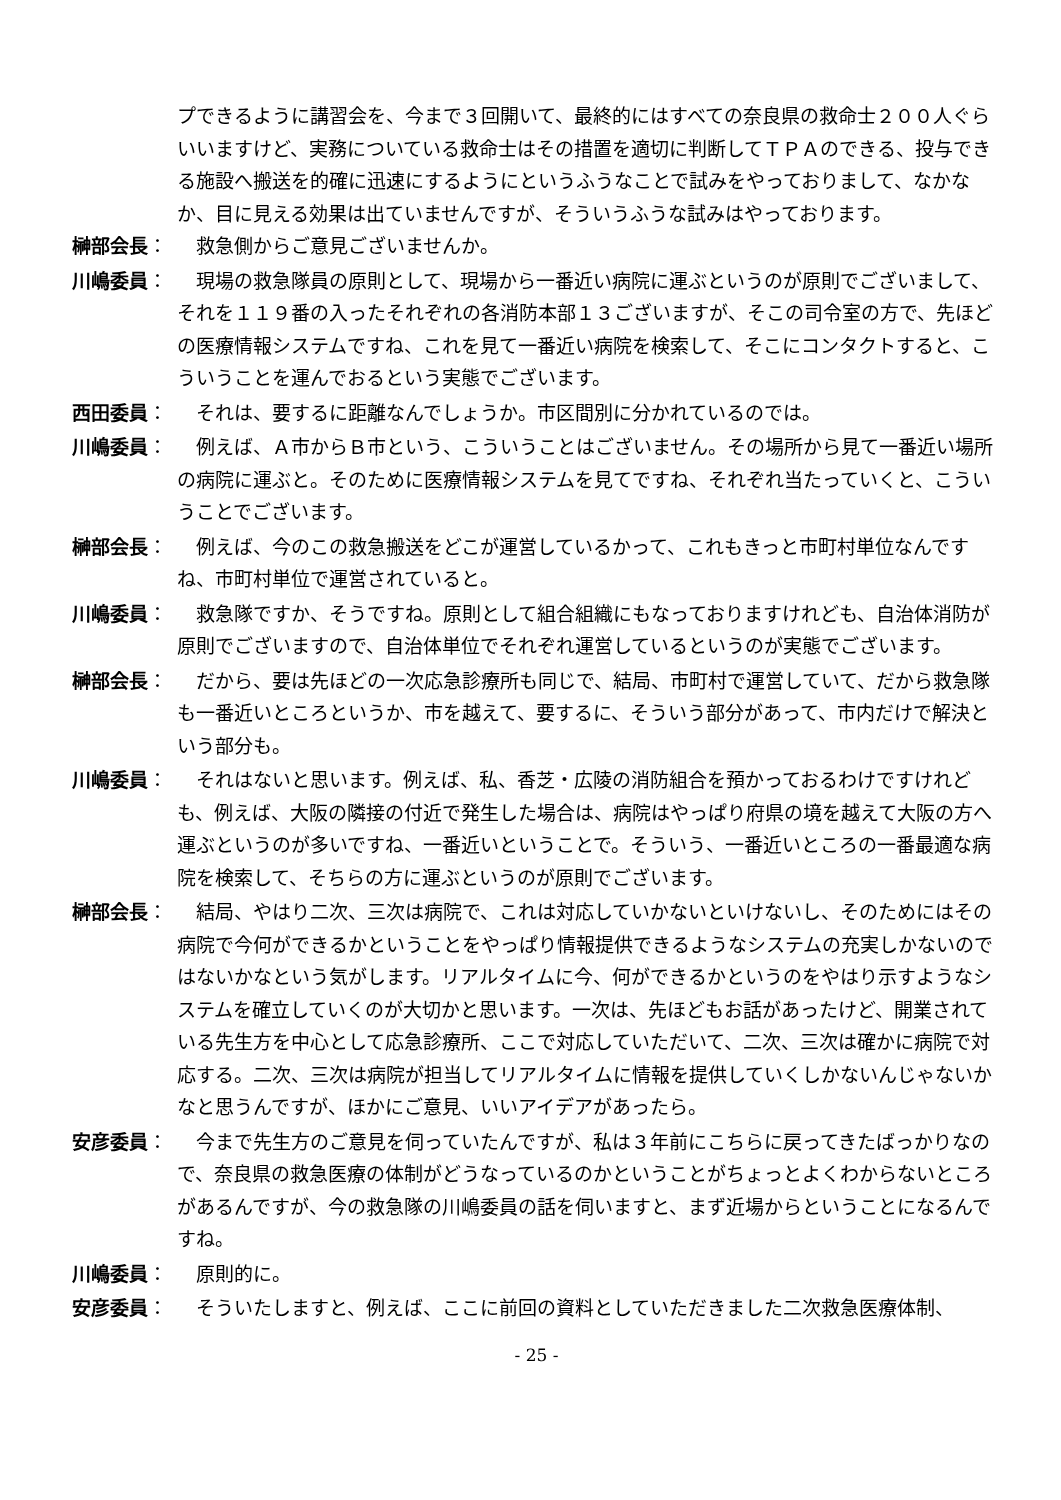プできるように講習会を、今まで３回開いて、最終的にはすべての奈良県の救命士２００人ぐらいいますけど、実務についている救命士はその措置を適切に判断してＴＰＡのできる、投与できる施設へ搬送を的確に迅速にするようにというふうなことで試みをやっておりまして、なかなか、目に見える効果は出ていませんですが、そういうふうな試みはやっております。
榊部会長： 救急側からご意見ございませんか。
川嶋委員： 現場の救急隊員の原則として、現場から一番近い病院に運ぶというのが原則でございまして、それを１１９番の入ったそれぞれの各消防本部１３ございますが、そこの司令室の方で、先ほどの医療情報システムですね、これを見て一番近い病院を検索して、そこにコンタクトすると、こういうことを運んでおるという実態でございます。
西田委員： それは、要するに距離なんでしょうか。市区間別に分かれているのでは。
川嶋委員： 例えば、Ａ市からＢ市という、こういうことはございません。その場所から見て一番近い場所の病院に運ぶと。そのために医療情報システムを見てですね、それぞれ当たっていくと、こういうことでございます。
榊部会長： 例えば、今のこの救急搬送をどこが運営しているかって、これもきっと市町村単位なんですね、市町村単位で運営されていると。
川嶋委員： 救急隊ですか、そうですね。原則として組合組織にもなっておりますけれども、自治体消防が原則でございますので、自治体単位でそれぞれ運営しているというのが実態でございます。
榊部会長： だから、要は先ほどの一次応急診療所も同じで、結局、市町村で運営していて、だから救急隊も一番近いところというか、市を越えて、要するに、そういう部分があって、市内だけで解決という部分も。
川嶋委員： それはないと思います。例えば、私、香芝・広陵の消防組合を預かっておるわけですけれども、例えば、大阪の隣接の付近で発生した場合は、病院はやっぱり府県の境を越えて大阪の方へ運ぶというのが多いですね、一番近いということで。そういう、一番近いところの一番最適な病院を検索して、そちらの方に運ぶというのが原則でございます。
榊部会長： 結局、やはり二次、三次は病院で、これは対応していかないといけないし、そのためにはその病院で今何ができるかということをやっぱり情報提供できるようなシステムの充実しかないのではないかなという気がします。リアルタイムに今、何ができるかというのをやはり示すようなシステムを確立していくのが大切かと思います。一次は、先ほどもお話があったけど、開業されている先生方を中心として応急診療所、ここで対応していただいて、二次、三次は確かに病院で対応する。二次、三次は病院が担当してリアルタイムに情報を提供していくしかないんじゃないかなと思うんですが、ほかにご意見、いいアイデアがあったら。
安彦委員： 今まで先生方のご意見を伺っていたんですが、私は３年前にこちらに戻ってきたばっかりなので、奈良県の救急医療の体制がどうなっているのかということがちょっとよくわからないところがあるんですが、今の救急隊の川嶋委員の話を伺いますと、まず近場からということになるんですね。
川嶋委員： 原則的に。
安彦委員： そういたしますと、例えば、ここに前回の資料としていただきました二次救急医療体制、
- 25 -